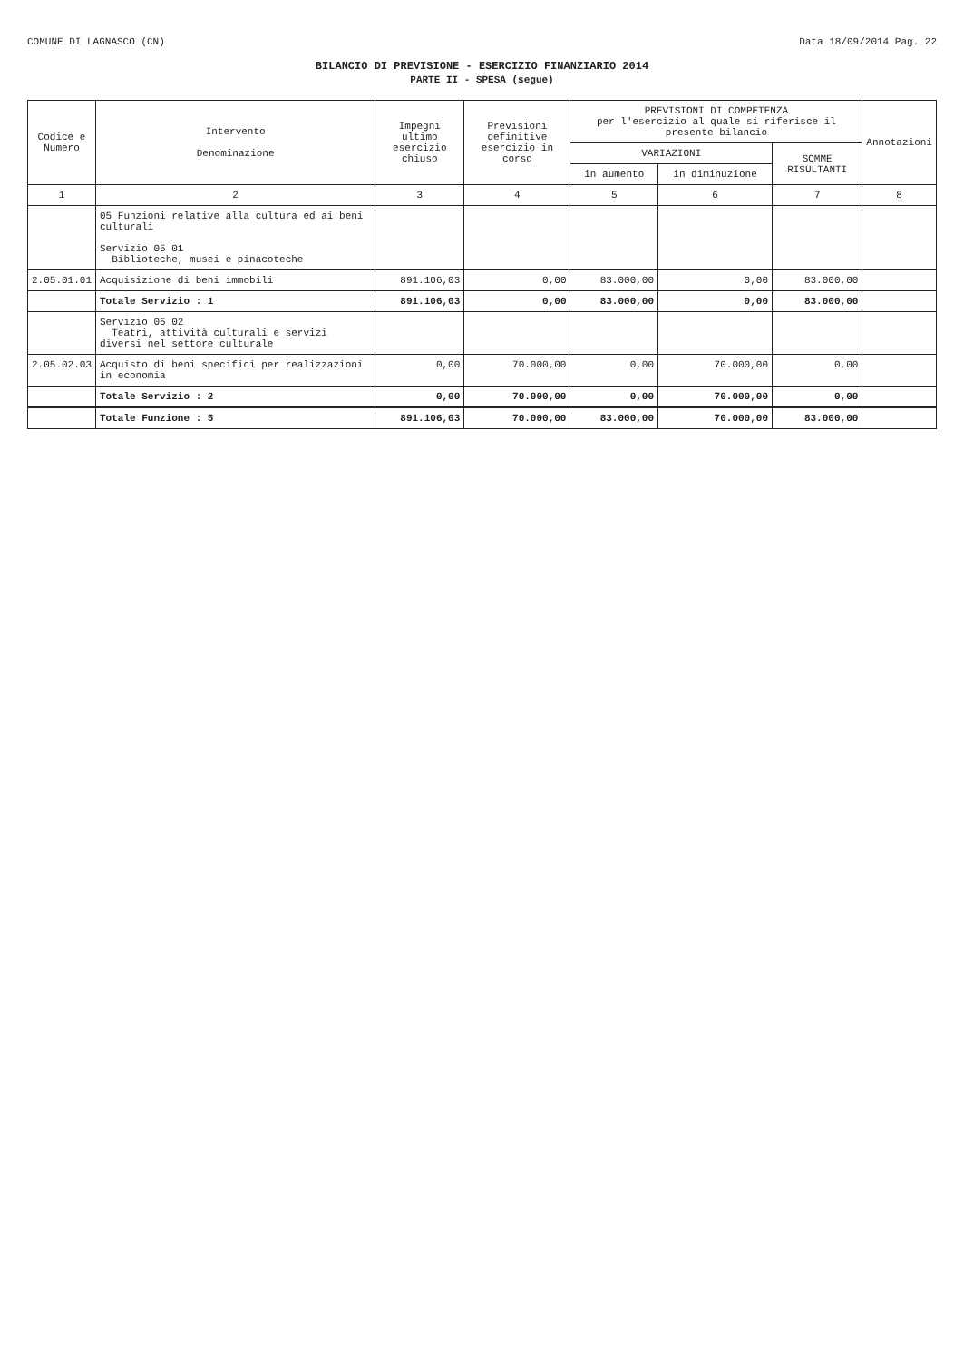COMUNE DI LAGNASCO (CN) Data 18/09/2014 Pag. 22
BILANCIO DI PREVISIONE - ESERCIZIO FINANZIARIO 2014
PARTE II - SPESA (segue)
| Codice e Numero | Intervento Denominazione | Impegni ultimo esercizio chiuso | Previsioni definitive esercizio in corso | PREVISIONI DI COMPETENZA per l'esercizio al quale si riferisce il presente bilancio | | | Annotazioni |
| --- | --- | --- | --- | --- | --- | --- | --- |
| | | | | VARIAZIONI | | SOMME RISULTANTI | |
| | | | | in aumento | in diminuzione | | |
| 1 | 2 | 3 | 4 | 5 | 6 | 7 | 8 |
| | 05 Funzioni relative alla cultura ed ai beni culturali Servizio 05 01 Biblioteche, musei e pinacoteche | | | | | | |
| 2.05.01.01 | Acquisizione di beni immobili | 891.106,03 | 0,00 | 83.000,00 | 0,00 | 83.000,00 | |
| | Totale Servizio : 1 | 891.106,03 | 0,00 | 83.000,00 | 0,00 | 83.000,00 | |
| | Servizio 05 02 Teatri, attività culturali e servizi diversi nel settore culturale | | | | | | |
| 2.05.02.03 | Acquisto di beni specifici per realizzazioni in economia | 0,00 | 70.000,00 | 0,00 | 70.000,00 | 0,00 | |
| | Totale Servizio : 2 | 0,00 | 70.000,00 | 0,00 | 70.000,00 | 0,00 | |
| | Totale Funzione : 5 | 891.106,03 | 70.000,00 | 83.000,00 | 70.000,00 | 83.000,00 | |